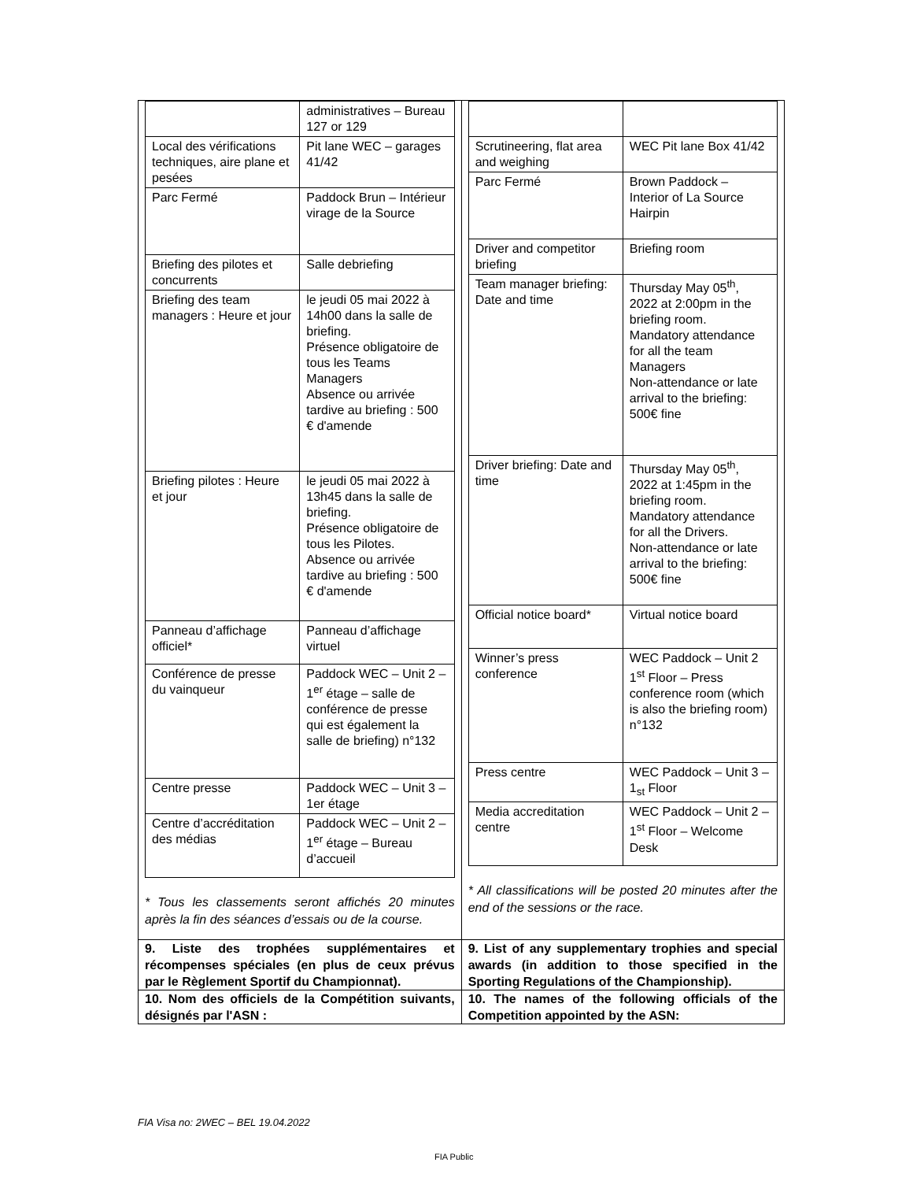| / / administratives – Bureau 127 or 129 / / Local des vérifications techniques, aire plane et pesées / Pit lane WEC – garages 41/42 / / Parc Fermé / Paddock Brun – Intérieur virage de la Source / / Briefing des pilotes et concurrents / Salle debriefing / / Briefing des team managers : Heure et jour / le jeudi 05 mai 2022 à 14h00 dans la salle de briefing. Présence obligatoire de tous les Teams Managers Absence ou arrivée tardive au briefing : 500 € d'amende / / Briefing pilotes : Heure et jour / le jeudi 05 mai 2022 à 13h45 dans la salle de briefing. Présence obligatoire de tous les Pilotes. Absence ou arrivée tardive au briefing : 500 € d'amende / / Panneau d’affichage officiel* / Panneau d’affichage virtuel / / Conférence de presse du vainqueur / Paddock WEC – Unit 2 – 1<sup>er</sup> étage – salle de conférence de presse qui est également la salle de briefing) n°132 / / Centre presse / Paddock WEC – Unit 3 – 1er étage / / Centre d’accréditation des médias / Paddock WEC – Unit 2 – 1<sup>er</sup> étage – Bureau d’accueil / * Tous les classements seront affichés 20 minutes après la fin des séances d’essais ou de la course. | / Scrutineering, flat area and weighing / WEC Pit lane Box 41/42 / / Parc Fermé / Brown Paddock – Interior of La Source Hairpin / / Driver and competitor briefing / Briefing room / / Team manager briefing: Date and time / Thursday May 05<sup>th</sup>, 2022 at 2:00pm in the briefing room. Mandatory attendance for all the team Managers Non-attendance or late arrival to the briefing: 500€ fine / / Driver briefing: Date and time / Thursday May 05<sup>th</sup>, 2022 at 1:45pm in the briefing room. Mandatory attendance for all the Drivers. Non-attendance or late arrival to the briefing: 500€ fine / / Official notice board* / Virtual notice board / / Winner’s press conference / WEC Paddock – Unit 2 1<sup>st</sup> Floor – Press conference room (which is also the briefing room) n°132 / / Press centre / WEC Paddock – Unit 3 – 1<sub>st</sub> Floor / / Media accreditation centre / WEC Paddock – Unit 2 – 1<sup>st</sup> Floor – Welcome Desk / * All classifications will be posted 20 minutes after the end of the sessions or the race. |
| 9. Liste des trophées supplémentaires et récompenses spéciales (en plus de ceux prévus par le Règlement Sportif du Championnat). | 9. List of any supplementary trophies and special awards (in addition to those specified in the Sporting Regulations of the Championship). |
| 10. Nom des officiels de la Compétition suivants, désignés par l'ASN : | 10. The names of the following officials of the Competition appointed by the ASN: |
FIA Visa no: 2WEC – BEL 19.04.2022
FIA Public